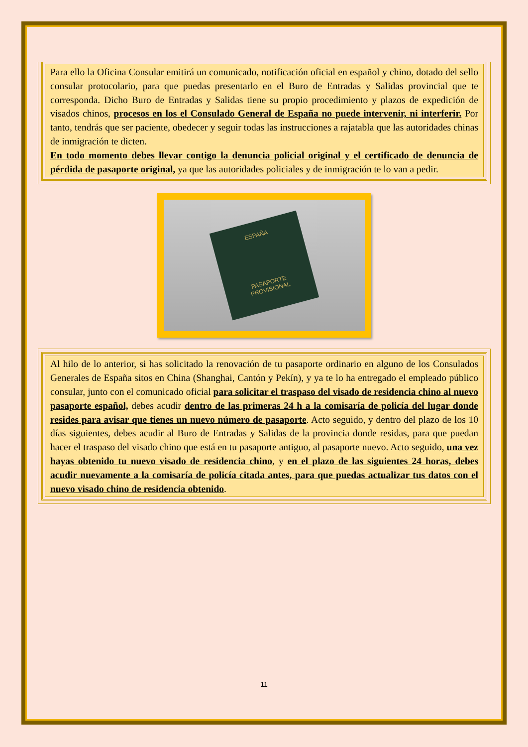Para ello la Oficina Consular emitirá un comunicado, notificación oficial en español y chino, dotado del sello consular protocolario, para que puedas presentarlo en el Buro de Entradas y Salidas provincial que te corresponda. Dicho Buro de Entradas y Salidas tiene su propio procedimiento y plazos de expedición de visados chinos, procesos en los el Consulado General de España no puede intervenir, ni interferir. Por tanto, tendrás que ser paciente, obedecer y seguir todas las instrucciones a rajatabla que las autoridades chinas de inmigración te dicten.
En todo momento debes llevar contigo la denuncia policial original y el certificado de denuncia de pérdida de pasaporte original, ya que las autoridades policiales y de inmigración te lo van a pedir.
ESPAÑA
PASAPORTE
PROVISIONAL
Al hilo de lo anterior, si has solicitado la renovación de tu pasaporte ordinario en alguno de los Consulados Generales de España sitos en China (Shanghai, Cantón y Pekín), y ya te lo ha entregado el empleado público consular, junto con el comunicado oficial para solicitar el traspaso del visado de residencia chino al nuevo pasaporte español, debes acudir dentro de las primeras 24 h a la comisaría de policía del lugar donde resides para avisar que tienes un nuevo número de pasaporte. Acto seguido, y dentro del plazo de los 10 días siguientes, debes acudir al Buro de Entradas y Salidas de la provincia donde residas, para que puedan hacer el traspaso del visado chino que está en tu pasaporte antiguo, al pasaporte nuevo. Acto seguido, una vez hayas obtenido tu nuevo visado de residencia chino, y en el plazo de las siguientes 24 horas, debes acudir nuevamente a la comisaría de policía citada antes, para que puedas actualizar tus datos con el nuevo visado chino de residencia obtenido.
11